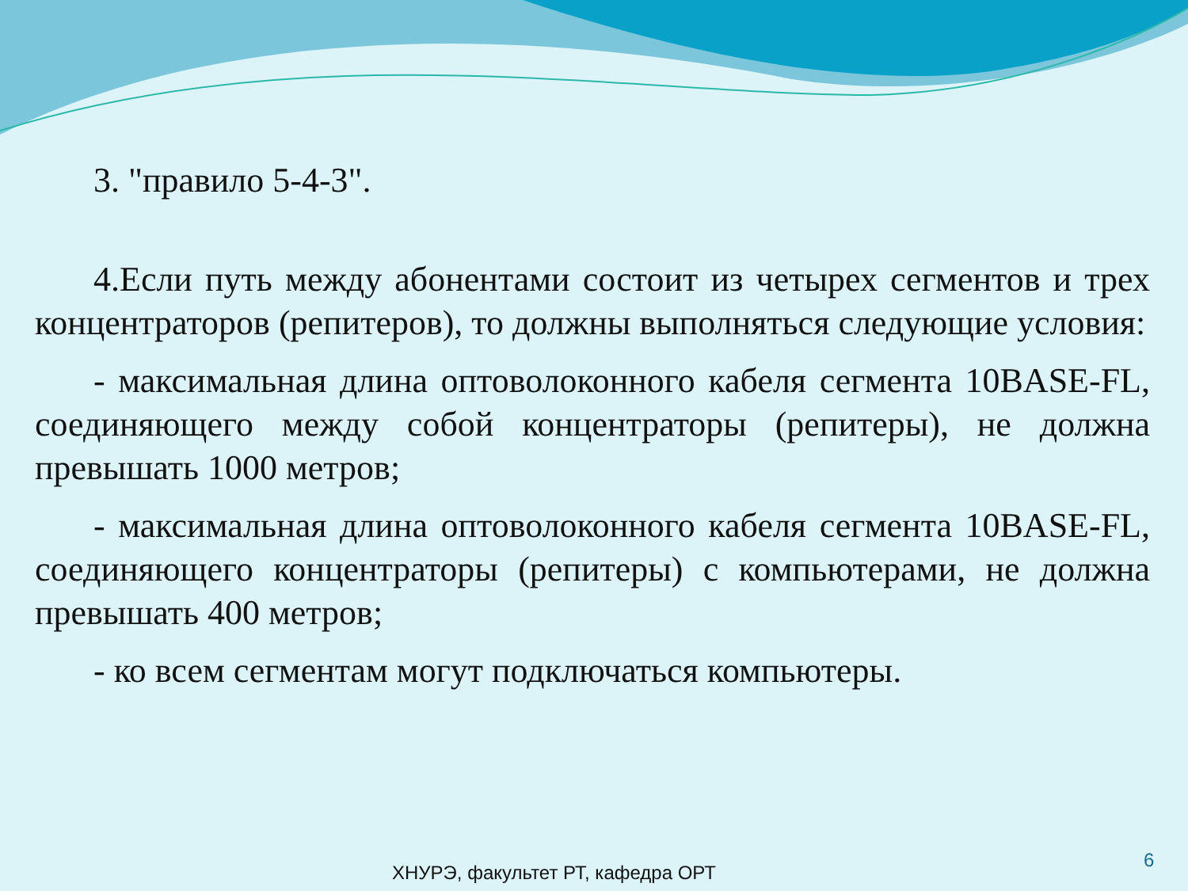3. "правило 5-4-3".
4.Если путь между абонентами состоит из четырех сегментов и трех концентраторов (репитеров), то должны выполняться следующие условия:
- максимальная длина оптоволоконного кабеля сегмента 10BASE-FL, соединяющего между собой концентраторы (репитеры), не должна превышать 1000 метров;
- максимальная длина оптоволоконного кабеля сегмента 10BASE-FL, соединяющего концентраторы (репитеры) с компьютерами, не должна превышать 400 метров;
- ко всем сегментам могут подключаться компьютеры.
ХНУРЭ, факультет РТ, кафедра ОРТ
6